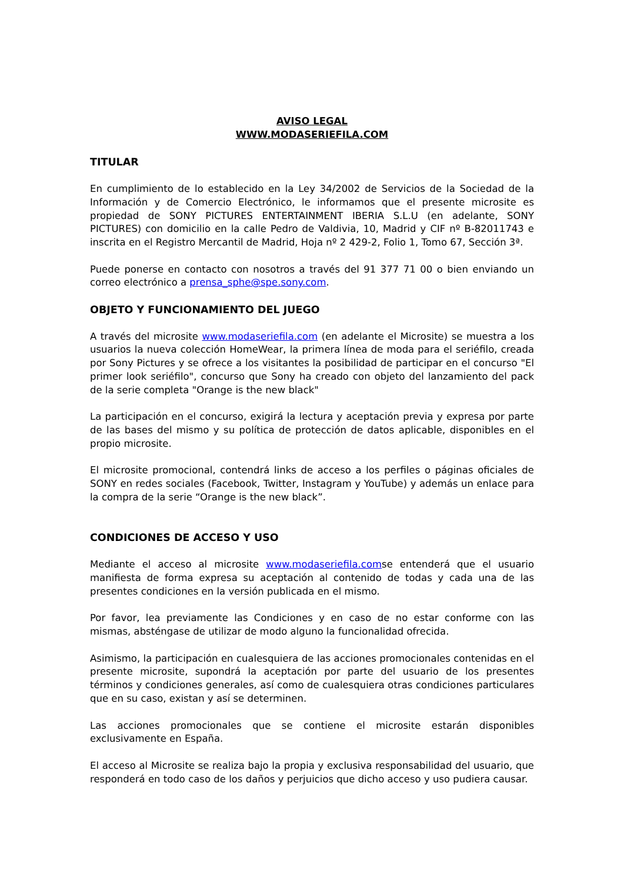AVISO LEGAL
WWW.MODASERIEFILA.COM
TITULAR
En cumplimiento de lo establecido en la Ley 34/2002 de Servicios de la Sociedad de la Información y de Comercio Electrónico, le informamos que el presente microsite es propiedad de SONY PICTURES ENTERTAINMENT IBERIA S.L.U (en adelante, SONY PICTURES) con domicilio en la calle Pedro de Valdivia, 10, Madrid y CIF nº B-82011743 e inscrita en el Registro Mercantil de Madrid, Hoja nº 2 429-2, Folio 1, Tomo 67, Sección 3ª.
Puede ponerse en contacto con nosotros a través del 91 377 71 00 o bien enviando un correo electrónico a prensa_sphe@spe.sony.com.
OBJETO Y FUNCIONAMIENTO DEL JUEGO
A través del microsite www.modaseriefila.com (en adelante el Microsite) se muestra a los usuarios la nueva colección HomeWear, la primera línea de moda para el seriéfilo, creada por Sony Pictures y se ofrece a los visitantes la posibilidad de participar en el concurso "El primer look seriéfilo", concurso que Sony ha creado con objeto del lanzamiento del pack de la serie completa "Orange is the new black"
La participación en el concurso, exigirá la lectura y aceptación previa y expresa por parte de las bases del mismo y su política de protección de datos aplicable, disponibles en el propio microsite.
El microsite promocional, contendrá links de acceso a los perfiles o páginas oficiales de SONY en redes sociales (Facebook, Twitter, Instagram y YouTube) y además un enlace para la compra de la serie “Orange is the new black”.
CONDICIONES DE ACCESO Y USO
Mediante el acceso al microsite www.modaseriefila.comse entenderá que el usuario manifiesta de forma expresa su aceptación al contenido de todas y cada una de las presentes condiciones en la versión publicada en el mismo.
Por favor, lea previamente las Condiciones y en caso de no estar conforme con las mismas, absténgase de utilizar de modo alguno la funcionalidad ofrecida.
Asimismo, la participación en cualesquiera de las acciones promocionales contenidas en el presente microsite, supondrá la aceptación por parte del usuario de los presentes términos y condiciones generales, así como de cualesquiera otras condiciones particulares que en su caso, existan y así se determinen.
Las acciones promocionales que se contiene el microsite estarán disponibles exclusivamente en España.
El acceso al Microsite se realiza bajo la propia y exclusiva responsabilidad del usuario, que responderá en todo caso de los daños y perjuicios que dicho acceso y uso pudiera causar.